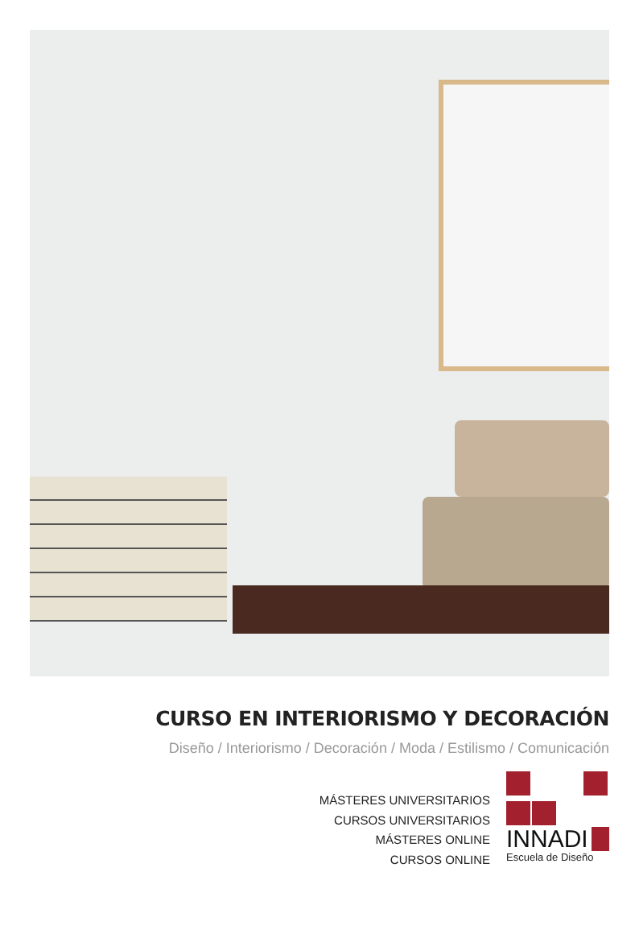CURSO EN INTERIORISMO Y DECORACIÓN
Diseño / Interiorismo / Decoración / Moda / Estilismo / Comunicación
MÁSTERES UNIVERSITARIOS
CURSOS UNIVERSITARIOS
MÁSTERES ONLINE
CURSOS ONLINE
INNADI
Escuela de Diseño